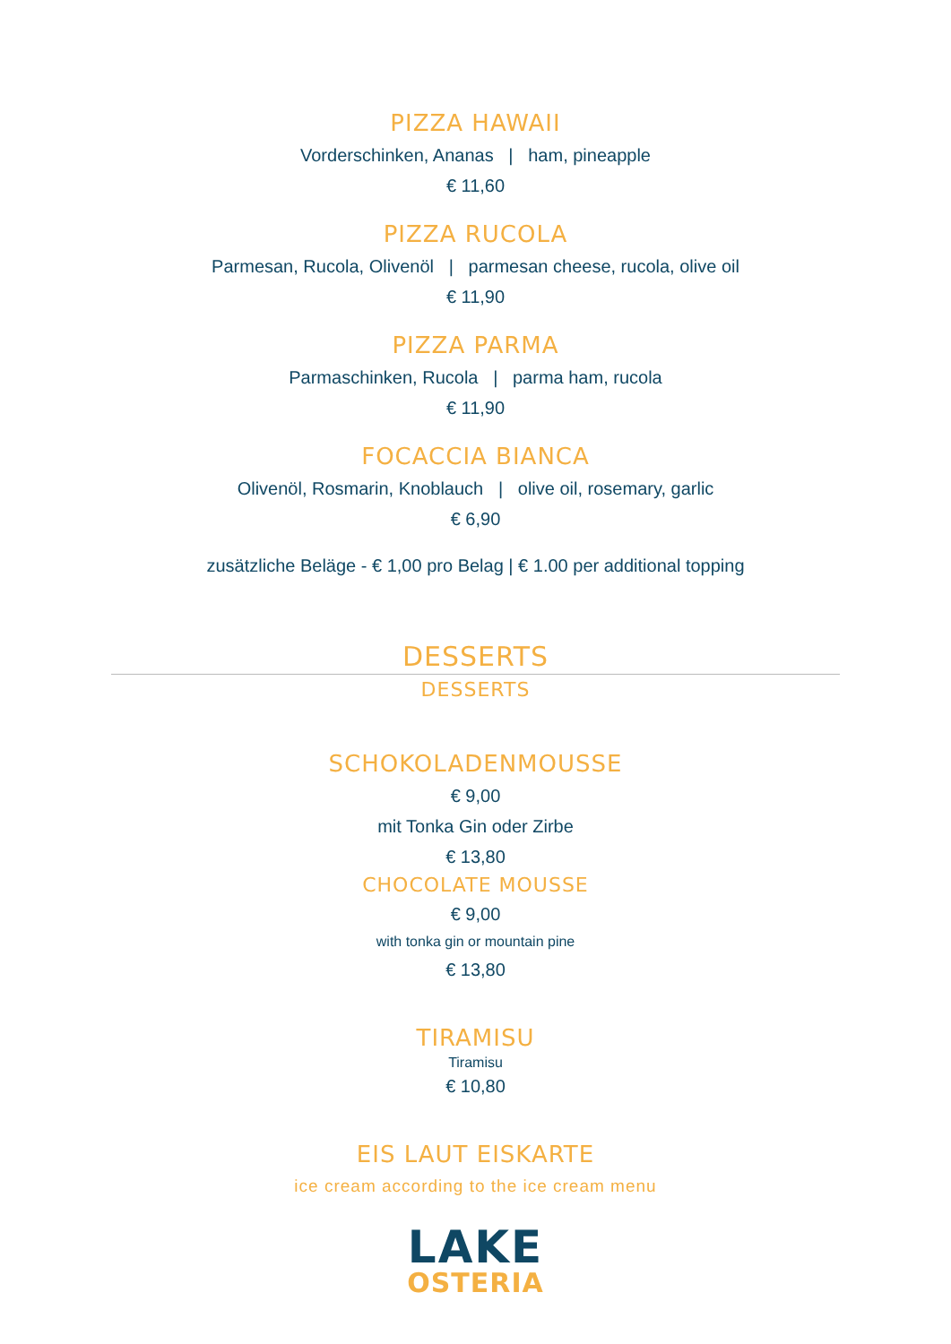PIZZA HAWAII
Vorderschinken, Ananas | ham, pineapple
€ 11,60
PIZZA RUCOLA
Parmesan, Rucola, Olivenöl | parmesan cheese, rucola, olive oil
€ 11,90
PIZZA PARMA
Parmaschinken, Rucola | parma ham, rucola
€ 11,90
FOCACCIA BIANCA
Olivenöl, Rosmarin, Knoblauch | olive oil, rosemary, garlic
€ 6,90
zusätzliche Beläge - € 1,00 pro Belag | € 1.00 per additional topping
DESSERTS
DESSERTS
SCHOKOLADENMOUSSE
€ 9,00
mit Tonka Gin oder Zirbe
€ 13,80
CHOCOLATE MOUSSE
€ 9,00
with tonka gin or mountain pine
€ 13,80
TIRAMISU
Tiramisu
€ 10,80
EIS LAUT EISKARTE
ice cream according to the ice cream menu
LAKE
OSTERIA